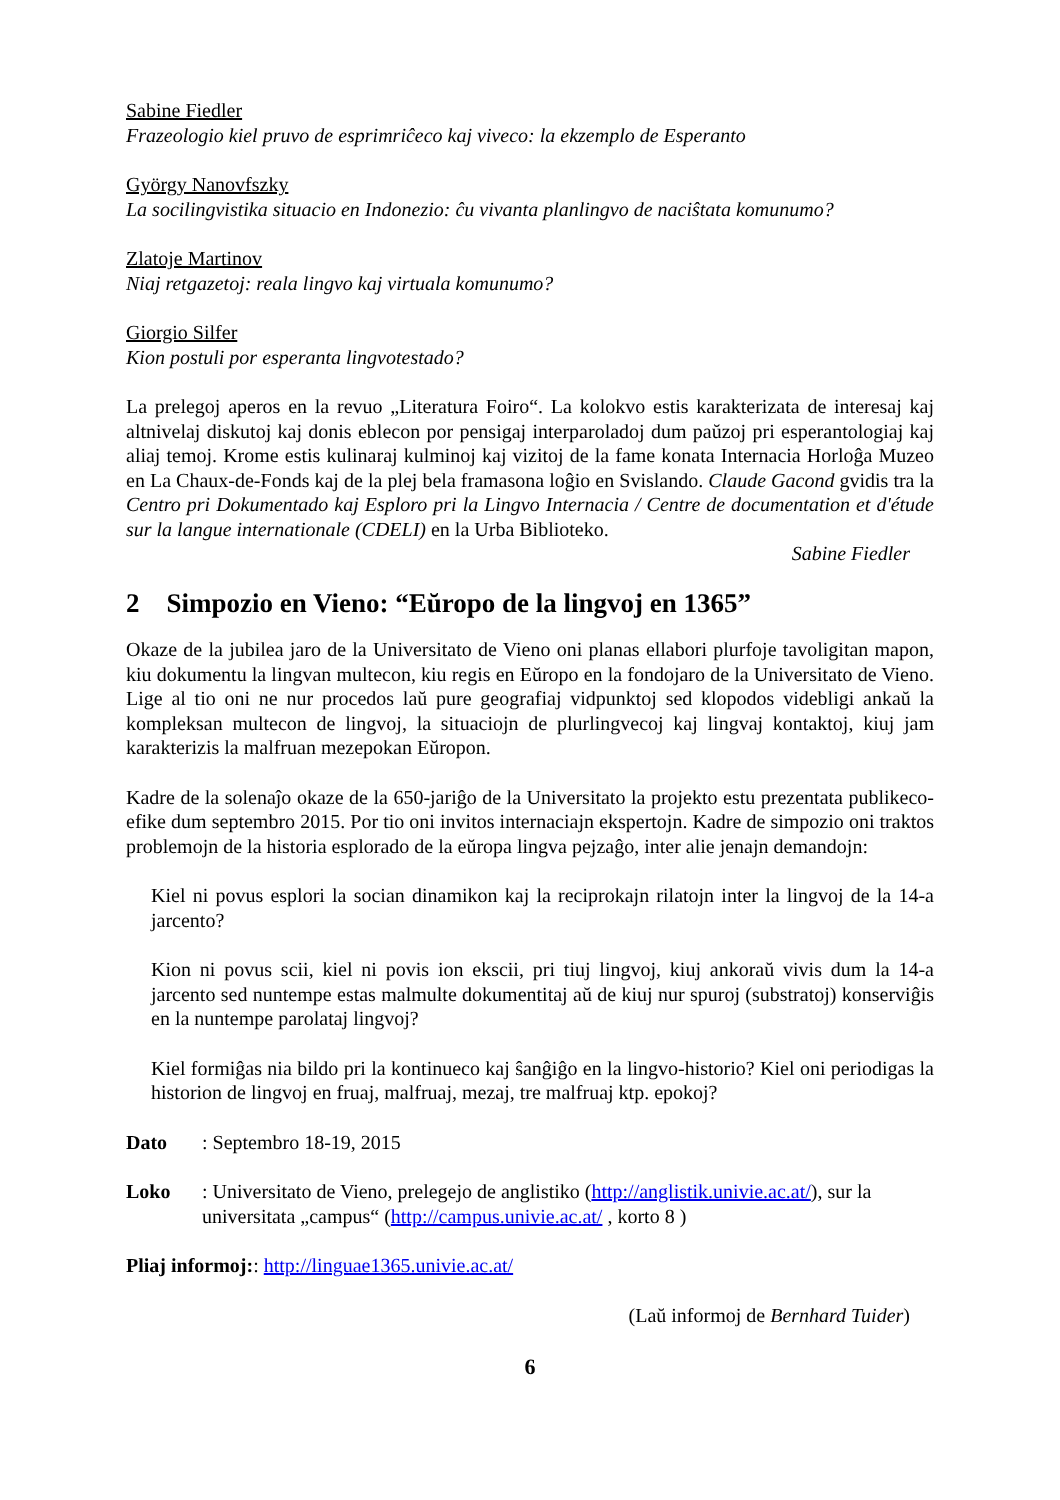Sabine Fiedler
Frazeologio kiel pruvo de esprimriĉeco kaj viveco: la ekzemplo de Esperanto
György Nanovfszky
La socilingvistika situacio en Indonezio: ĉu vivanta planlingvo de naciŝtata komunumo?
Zlatoje Martinov
Niaj retgazetoj: reala lingvo kaj virtuala komunumo?
Giorgio Silfer
Kion postuli por esperanta lingvotestado?
La prelegoj aperos en la revuo „Literatura Foiro“. La kolokvo estis karakterizata de interesaj kaj altnivelaj diskutoj kaj donis eblecon por pensigaj interparoladoj dum paŭzoj pri esperantologiaj kaj aliaj temoj. Krome estis kulinaraj kulminoj kaj vizitoj de la fame konata Internacia Horloĝa Muzeo en La Chaux-de-Fonds kaj de la plej bela framasona loĝio en Svislando. Claude Gacond gvidis tra la Centro pri Dokumentado kaj Esploro pri la Lingvo Internacia / Centre de documentation et d'étude sur la langue internationale (CDELI) en la Urba Biblioteko.
Sabine Fiedler
2 Simpozio en Vieno: “Eŭropo de la lingvoj en 1365”
Okaze de la jubilea jaro de la Universitato de Vieno oni planas ellabori plurfoje tavoligitan mapon, kiu dokumentu la lingvan multecon, kiu regis en Eŭropo en la fondojaro de la Universitato de Vieno. Lige al tio oni ne nur procedos laŭ pure geografiaj vidpunktoj sed klopodos videbligi ankaŭ la kompleksan multecon de lingvoj, la situaciojn de plurlingvecoj kaj lingvaj kontaktoj, kiuj jam karakterizis la malfruan mezepokan Eŭropon.
Kadre de la solenaĵo okaze de la 650-jariĝo de la Universitato la projekto estu prezentata publikeco-efike dum septembro 2015. Por tio oni invitos internaciajn ekspertojn. Kadre de simpozio oni traktos problemojn de la historia esplorado de la eŭropa lingva pejzaĝo, inter alie jenajn demandojn:
Kiel ni povus esplori la socian dinamikon kaj la reciprokajn rilatojn inter la lingvoj de la 14-a jarcento?
Kion ni povus scii, kiel ni povis ion ekscii, pri tiuj lingvoj, kiuj ankoraŭ vivis dum la 14-a jarcento sed nuntempe estas malmulte dokumentitaj aŭ de kiuj nur spuroj (substratoj) konserviĝis en la nuntempe parolataj lingvoj?
Kiel formiĝas nia bildo pri la kontinueco kaj ŝanĝiĝo en la lingvo-historio? Kiel oni periodigas la historion de lingvoj en fruaj, malfruaj, mezaj, tre malfruaj ktp. epokoj?
Dato: Septembro 18-19, 2015
Loko: Universitato de Vieno, prelegejo de anglistiko (http://anglistik.univie.ac.at/), sur la universitata „campus“ (http://campus.univie.ac.at/ , korto 8 )
Pliaj informoj:: http://linguae1365.univie.ac.at/
(Laŭ informoj de Bernhard Tuider)
6